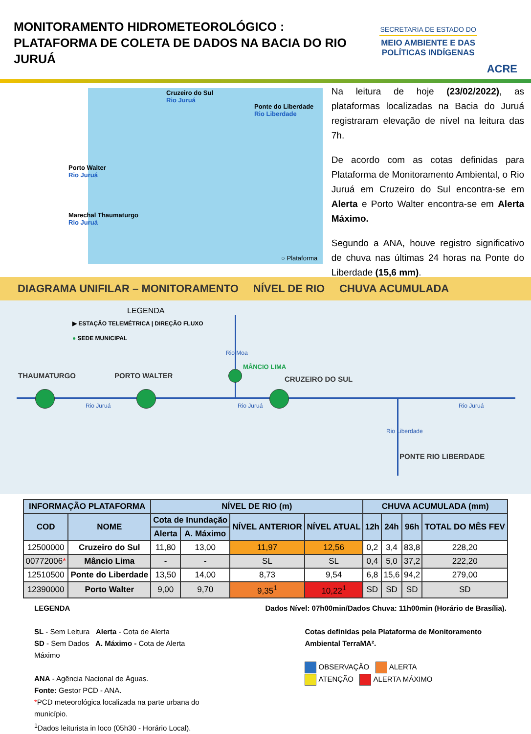MONITORAMENTO HIDROMETEOROLÓGICO : PLATAFORMA DE COLETA DE DADOS NA BACIA DO RIO JURUÁ
SECRETARIA DE ESTADO DO
MEIO AMBIENTE E DAS POLÍTICAS INDÍGENAS
ACRE
Cruzeiro do Sul
Rio Juruá
Ponte do Liberdade
Rio Liberdade
Porto Walter
Rio Juruá
Marechal Thaumaturgo
Rio Juruá
○ Plataforma
Na leitura de hoje (23/02/2022), as plataformas localizadas na Bacia do Juruá registraram elevação de nível na leitura das 7h.
De acordo com as cotas definidas para Plataforma de Monitoramento Ambiental, o Rio Juruá em Cruzeiro do Sul encontra-se em Alerta e Porto Walter encontra-se em Alerta Máximo.
Segundo a ANA, houve registro significativo de chuva nas últimas 24 horas na Ponte do Liberdade (15,6 mm).
DIAGRAMA UNIFILAR – MONITORAMENTO NÍVEL DE RIO CHUVA ACUMULADA
LEGENDA
▶ ESTAÇÃO TELEMÉTRICA | DIREÇÃO FLUXO
● SEDE MUNICIPAL
Rio Moa
THAUMATURGO PORTO WALTER
MÂNCIO LIMA
CRUZEIRO DO SUL
Rio Juruá Rio Juruá Rio Juruá
Rio Liberdade
PONTE RIO LIBERDADE
| INFORMAÇÃO PLATAFORMA | | NÍVEL DE RIO (m) | | | | CHUVA ACUMULADA (mm) | | | |
| --- | --- | --- | --- | --- | --- | --- | --- | --- | --- |
| COD | NOME | Cota de Inundação | | NÍVEL ANTERIOR | NÍVEL ATUAL | 12h | 24h | 96h | TOTAL DO MÊS FEV |
| | | Alerta | A. Máximo | | | | | | |
| 12500000 | Cruzeiro do Sul | 11,80 | 13,00 | 11,97 | 12,56 | 0,2 | 3,4 | 83,8 | 228,20 |
| 00772006 * | Mâncio Lima | - | - | SL | SL | 0,4 | 5,0 | 37,2 | 222,20 |
| 12510500 | Ponte do Liberdade | 13,50 | 14,00 | 8,73 | 9,54 | 6,8 | 15,6 | 94,2 | 279,00 |
| 12390000 | Porto Walter | 9,00 | 9,70 | 9,35<sup>1</sup> | 10,22<sup>1</sup> | SD | SD | SD | SD |
LEGENDA
SL - Sem Leitura Alerta - Cota de Alerta
SD - Sem Dados A. Máximo - Cota de Alerta Máximo
ANA - Agência Nacional de Águas.
Fonte: Gestor PCD - ANA.
*PCD meteorológica localizada na parte urbana do município.
<sup>1</sup> Dados leiturista in loco (05h30 - Horário Local).
Dados Nível: 07h00min/Dados Chuva: 11h00min (Horário de Brasília).
Cotas definidas pela Plataforma de Monitoramento Ambiental TerraMA².
OBSERVAÇÃO ALERTA
ATENÇÃO ALERTA MÁXIMO